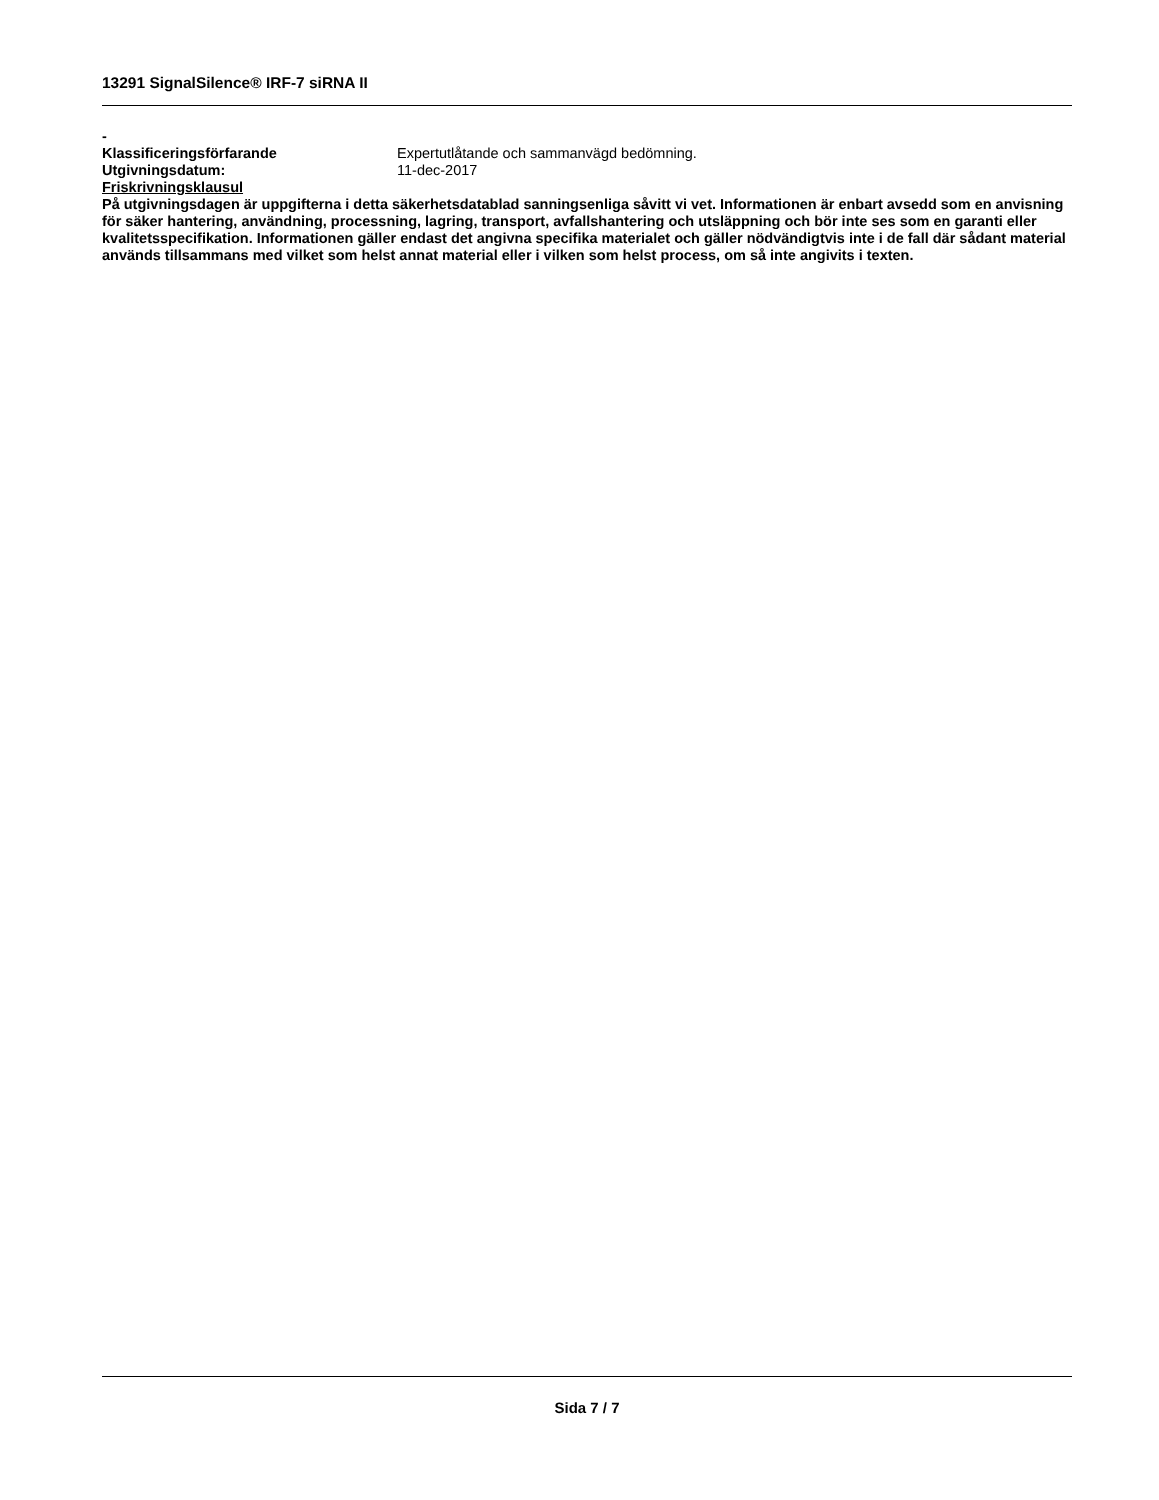13291 SignalSilence® IRF-7 siRNA II
-
Klassificeringsförfarande Expertutlåtande och sammanvägd bedömning.
Utgivningsdatum: 11-dec-2017
Friskrivningsklausul
På utgivningsdagen är uppgifterna i detta säkerhetsdatablad sanningsenliga såvitt vi vet. Informationen är enbart avsedd som en anvisning för säker hantering, användning, processning, lagring, transport, avfallshantering och utsläppning och bör inte ses som en garanti eller kvalitetsspecifikation. Informationen gäller endast det angivna specifika materialet och gäller nödvändigtvis inte i de fall där sådant material används tillsammans med vilket som helst annat material eller i vilken som helst process, om så inte angivits i texten.
Sida 7 / 7